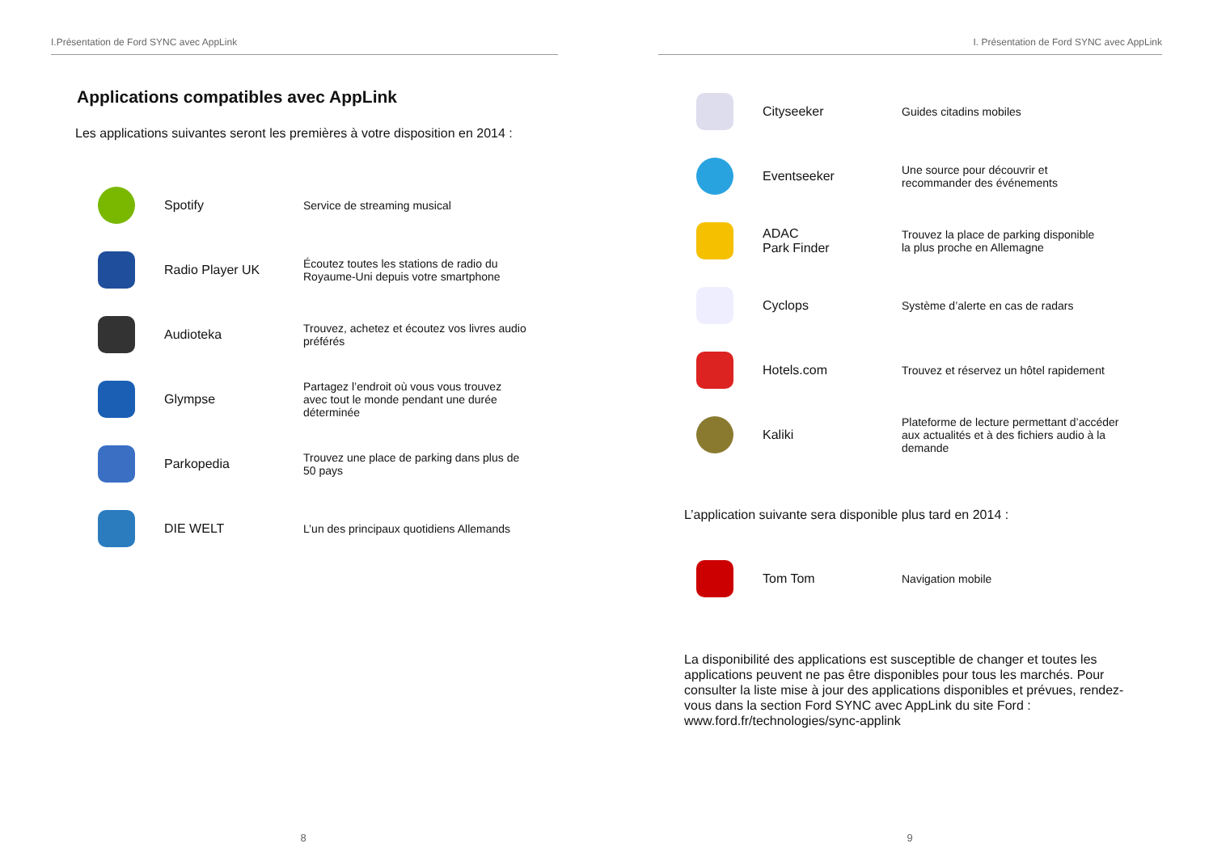I.Présentation de Ford SYNC avec AppLink
Applications compatibles avec AppLink
Les applications suivantes seront les premières à votre disposition en 2014 :
| | Spotify | Service de streaming musical |
| | Radio Player UK | Écoutez toutes les stations de radio du Royaume-Uni depuis votre smartphone |
| | Audioteka | Trouvez, achetez et écoutez vos livres audio préférés |
| | Glympse | Partagez l’endroit où vous vous trouvez avec tout le monde pendant une durée déterminée |
| | Parkopedia | Trouvez une place de parking dans plus de 50 pays |
| | DIE WELT | L’un des principaux quotidiens Allemands |
8
I. Présentation de Ford SYNC avec AppLink
| | Cityseeker | Guides citadins mobiles |
| | Eventseeker | Une source pour découvrir et recommander des événements |
| | ADAC Park Finder | Trouvez la place de parking disponible la plus proche en Allemagne |
| | Cyclops | Système d’alerte en cas de radars |
| | Hotels.com | Trouvez et réservez un hôtel rapidement |
| | Kaliki | Plateforme de lecture permettant d’accéder aux actualités et à des fichiers audio à la demande |
L’application suivante sera disponible plus tard en 2014 :
| | Tom Tom | Navigation mobile |
La disponibilité des applications est susceptible de changer et toutes les applications peuvent ne pas être disponibles pour tous les marchés. Pour consulter la liste mise à jour des applications disponibles et prévues, rendez-vous dans la section Ford SYNC avec AppLink du site Ford : www.ford.fr/technologies/sync-applink
9